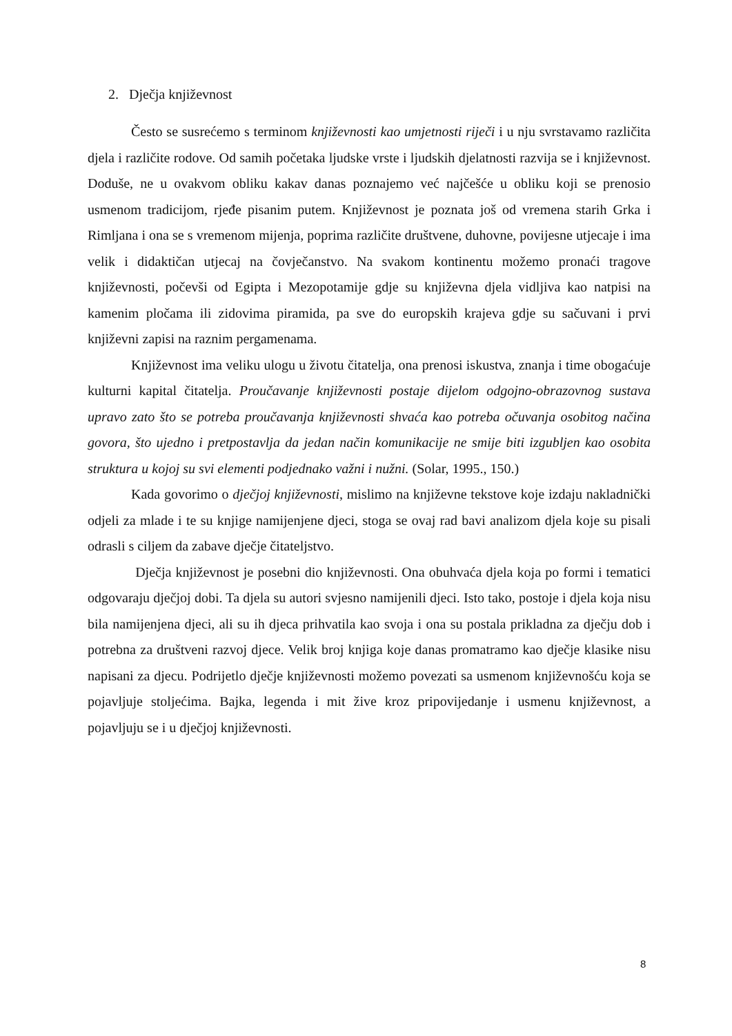2. Dječja književnost
Često se susrećemo s terminom književnosti kao umjetnosti riječi i u nju svrstavamo različita djela i različite rodove. Od samih početaka ljudske vrste i ljudskih djelatnosti razvija se i književnost. Doduše, ne u ovakvom obliku kakav danas poznajemo već najčešće u obliku koji se prenosio usmenom tradicijom, rjeđe pisanim putem. Književnost je poznata još od vremena starih Grka i Rimljana i ona se s vremenom mijenja, poprima različite društvene, duhovne, povijesne utjecaje i ima velik i didaktičan utjecaj na čovječanstvo. Na svakom kontinentu možemo pronaći tragove književnosti, počevši od Egipta i Mezopotamije gdje su književna djela vidljiva kao natpisi na kamenim pločama ili zidovima piramida, pa sve do europskih krajeva gdje su sačuvani i prvi književni zapisi na raznim pergamenama.
Književnost ima veliku ulogu u životu čitatelja, ona prenosi iskustva, znanja i time obogaćuje kulturni kapital čitatelja. Proučavanje književnosti postaje dijelom odgojno-obrazovnog sustava upravo zato što se potreba proučavanja književnosti shvaća kao potreba očuvanja osobitog načina govora, što ujedno i pretpostavlja da jedan način komunikacije ne smije biti izgubljen kao osobita struktura u kojoj su svi elementi podjednako važni i nužni. (Solar, 1995., 150.)
Kada govorimo o dječjoj književnosti, mislimo na književne tekstove koje izdaju nakladnički odjeli za mlade i te su knjige namijenjene djeci, stoga se ovaj rad bavi analizom djela koje su pisali odrasli s ciljem da zabave dječje čitateljstvo.
Dječja književnost je posebni dio književnosti. Ona obuhvaća djela koja po formi i tematici odgovaraju dječjoj dobi. Ta djela su autori svjesno namijenili djeci. Isto tako, postoje i djela koja nisu bila namijenjena djeci, ali su ih djeca prihvatila kao svoja i ona su postala prikladna za dječju dob i potrebna za društveni razvoj djece. Velik broj knjiga koje danas promatramo kao dječje klasike nisu napisani za djecu. Podrijetlo dječje književnosti možemo povezati sa usmenom književnošću koja se pojavljuje stoljećima. Bajka, legenda i mit žive kroz pripovijedanje i usmenu književnost, a pojavljuju se i u dječjoj književnosti.
8